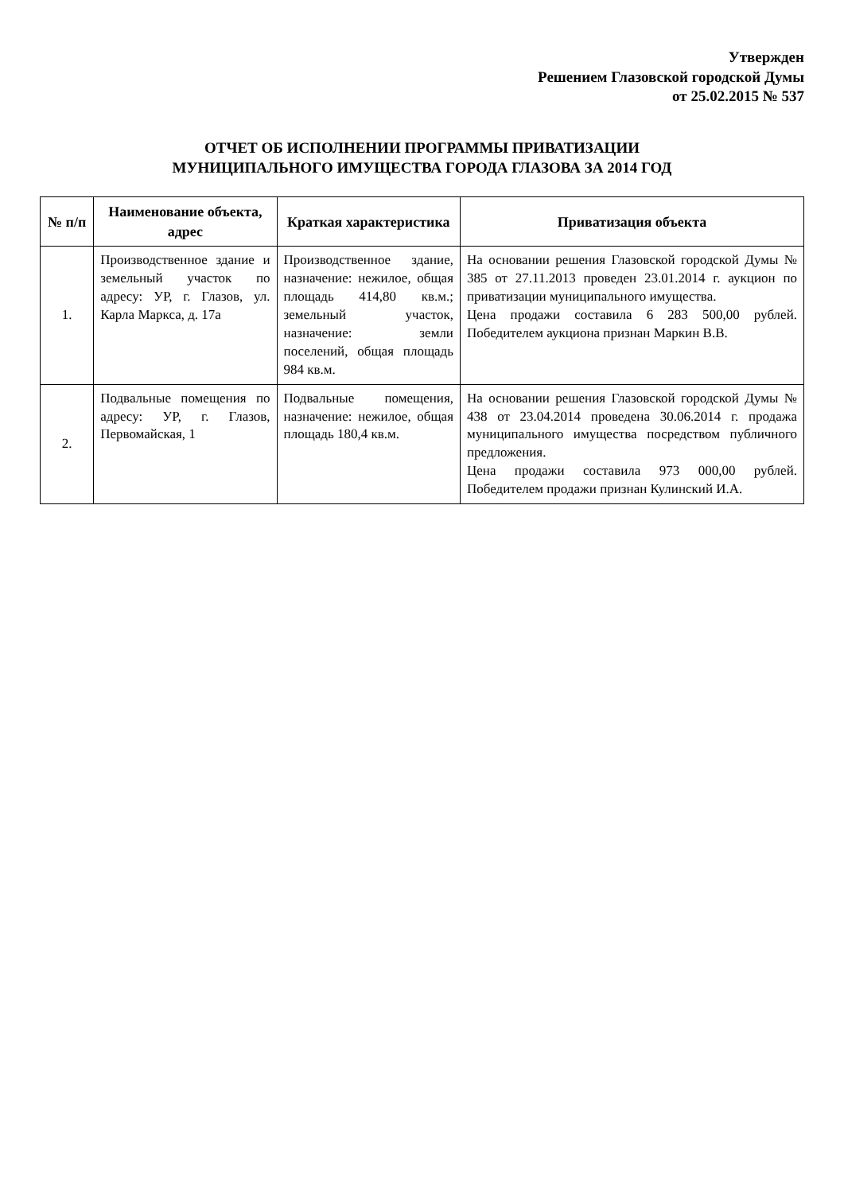Утвержден
Решением Глазовской городской Думы
от 25.02.2015 № 537
ОТЧЕТ ОБ ИСПОЛНЕНИИ ПРОГРАММЫ ПРИВАТИЗАЦИИ
МУНИЦИПАЛЬНОГО ИМУЩЕСТВА ГОРОДА ГЛАЗОВА ЗА 2014 ГОД
| № п/п | Наименование объекта, адрес | Краткая характеристика | Приватизация объекта |
| --- | --- | --- | --- |
| 1. | Производственное здание и земельный участок по адресу: УР, г. Глазов, ул. Карла Маркса, д. 17а | Производственное здание, назначение: нежилое, общая площадь 414,80 кв.м.; земельный участок, назначение: земли поселений, общая площадь 984 кв.м. | На основании решения Глазовской городской Думы № 385 от 27.11.2013 проведен 23.01.2014 г. аукцион по приватизации муниципального имущества. Цена продажи составила 6 283 500,00 рублей. Победителем аукциона признан Маркин В.В. |
| 2. | Подвальные помещения по адресу: УР, г. Глазов, Первомайская, 1 | Подвальные помещения, назначение: нежилое, общая площадь 180,4 кв.м. | На основании решения Глазовской городской Думы № 438 от 23.04.2014 проведена 30.06.2014 г. продажа муниципального имущества посредством публичного предложения. Цена продажи составила 973 000,00 рублей. Победителем продажи признан Кулинский И.А. |